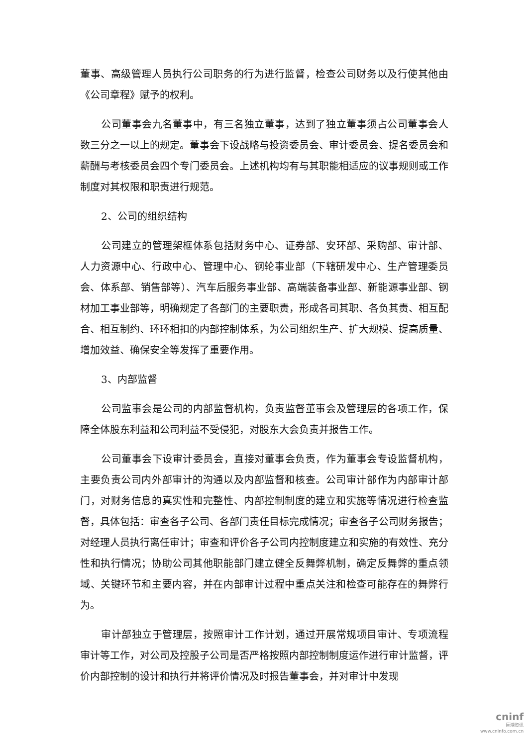董事、高级管理人员执行公司职务的行为进行监督，检查公司财务以及行使其他由《公司章程》赋予的权利。
公司董事会九名董事中，有三名独立董事，达到了独立董事须占公司董事会人数三分之一以上的规定。董事会下设战略与投资委员会、审计委员会、提名委员会和薪酬与考核委员会四个专门委员会。上述机构均有与其职能相适应的议事规则或工作制度对其权限和职责进行规范。
2、公司的组织结构
公司建立的管理架框体系包括财务中心、证券部、安环部、采购部、审计部、人力资源中心、行政中心、管理中心、钢轮事业部（下辖研发中心、生产管理委员会、体系部、销售部等）、汽车后服务事业部、高端装备事业部、新能源事业部、钢材加工事业部等，明确规定了各部门的主要职责，形成各司其职、各负其责、相互配合、相互制约、环环相扣的内部控制体系，为公司组织生产、扩大规模、提高质量、增加效益、确保安全等发挥了重要作用。
3、内部监督
公司监事会是公司的内部监督机构，负责监督董事会及管理层的各项工作，保障全体股东利益和公司利益不受侵犯，对股东大会负责并报告工作。
公司董事会下设审计委员会，直接对董事会负责，作为董事会专设监督机构，主要负责公司内外部审计的沟通以及内部监督和核查。公司审计部作为内部审计部门，对财务信息的真实性和完整性、内部控制制度的建立和实施等情况进行检查监督，具体包括：审查各子公司、各部门责任目标完成情况；审查各子公司财务报告；对经理人员执行离任审计；审查和评价各子公司内控制度建立和实施的有效性、充分性和执行情况；协助公司其他职能部门建立健全反舞弊机制，确定反舞弊的重点领域、关键环节和主要内容，并在内部审计过程中重点关注和检查可能存在的舞弊行为。
审计部独立于管理层，按照审计工作计划，通过开展常规项目审计、专项流程审计等工作，对公司及控股子公司是否严格按照内部控制制度运作进行审计监督，评价内部控制的设计和执行并将评价情况及时报告董事会，并对审计中发现
cninf
巨潮资讯
www.cninfo.com.cn